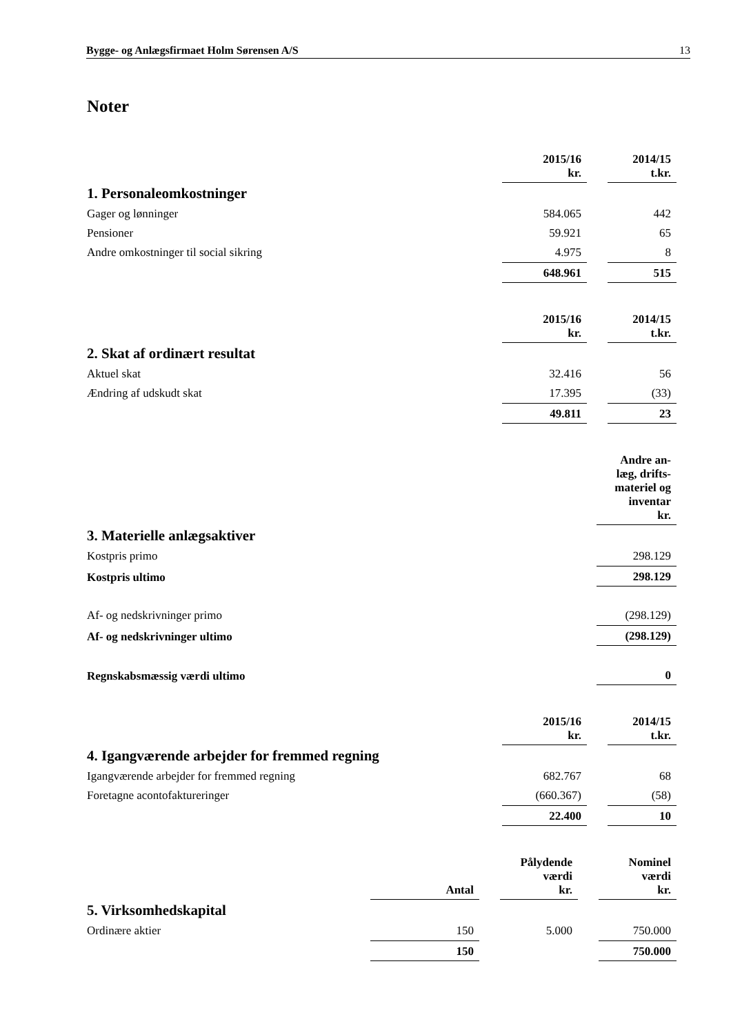Bygge- og Anlægsfirmaet Holm Sørensen A/S 13
Noter
| | 2015/16 kr. | | 2014/15 t.kr. |
| --- | --- | --- | --- |
| 1. Personaleomkostninger | | | |
| Gager og lønninger | 584.065 | | 442 |
| Pensioner | 59.921 | | 65 |
| Andre omkostninger til social sikring | 4.975 | | 8 |
| | 648.961 | | 515 |
| | 2015/16 kr. | | 2014/15 t.kr. |
| --- | --- | --- | --- |
| 2. Skat af ordinært resultat | | | |
| Aktuel skat | 32.416 | | 56 |
| Ændring af udskudt skat | 17.395 | | (33) |
| | 49.811 | | 23 |
| | Andre an- læg, drifts- materiel og inventar kr. |
| --- | --- |
| 3. Materielle anlægsaktiver | |
| Kostpris primo | 298.129 |
| Kostpris ultimo | 298.129 |
| Af- og nedskrivninger primo | (298.129) |
| Af- og nedskrivninger ultimo | (298.129) |
| Regnskabsmæssig værdi ultimo | 0 |
| | 2015/16 kr. | | 2014/15 t.kr. |
| --- | --- | --- | --- |
| 4. Igangværende arbejder for fremmed regning | | | |
| Igangværende arbejder for fremmed regning | 682.767 | | 68 |
| Foretagne acontofaktureringer | (660.367) | | (58) |
| | 22.400 | | 10 |
| | Antal | | Pålydende værdi kr. | | Nominel værdi kr. |
| --- | --- | --- | --- | --- | --- |
| 5. Virksomhedskapital | | | | | |
| Ordinære aktier | 150 | | 5.000 | | 750.000 |
| | 150 | | | | 750.000 |